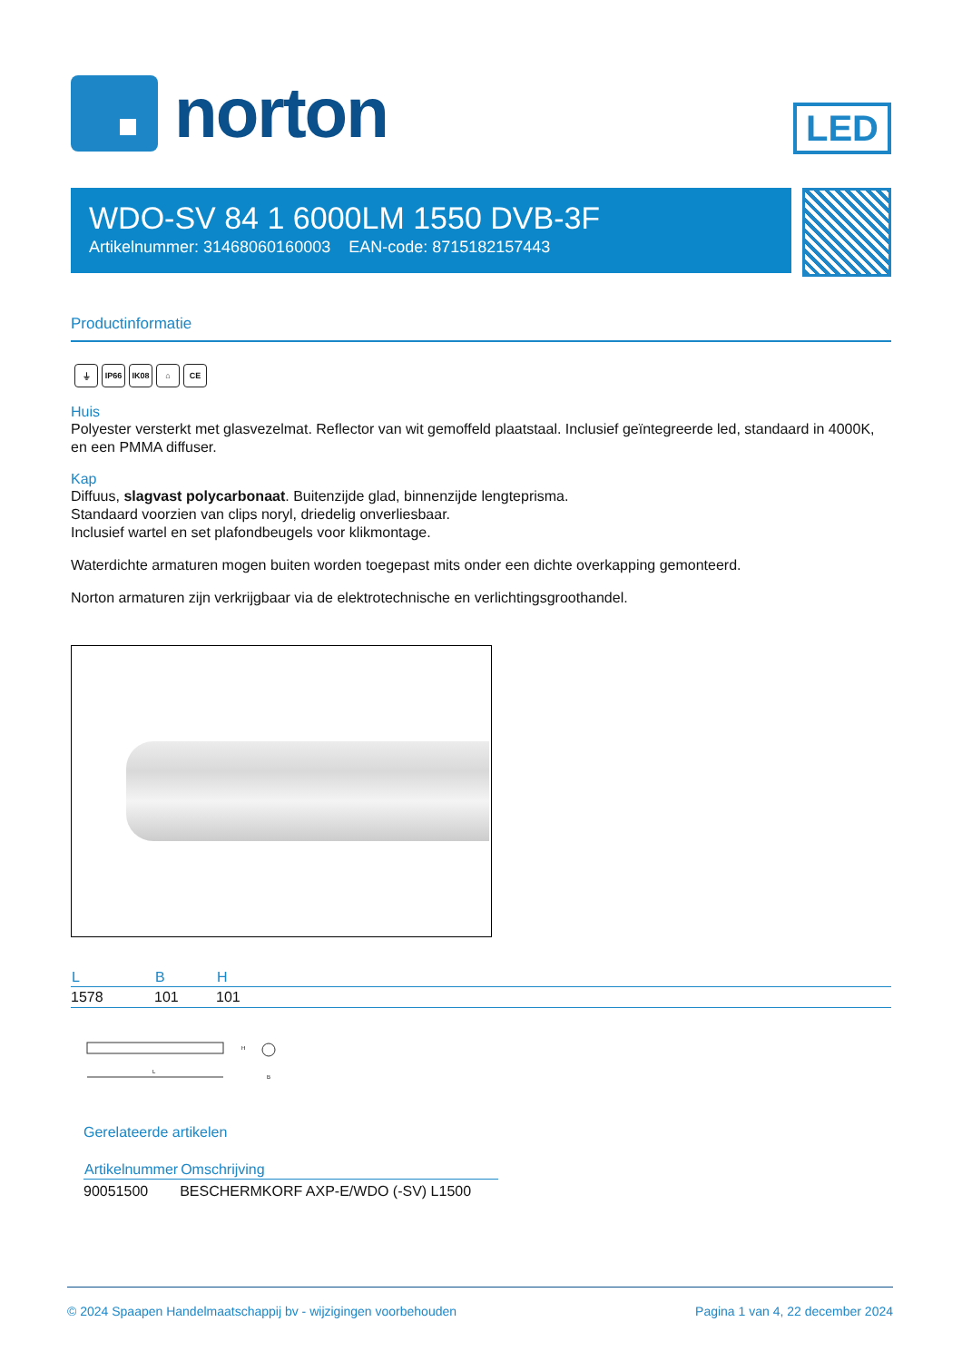norton
LED
WDO-SV 84 1 6000LM 1550 DVB-3F
Artikelnummer: 31468060160003 EAN-code: 8715182157443
Productinformatie
⏚ IP66 IK08 ⌂ CE
Huis
Polyester versterkt met glasvezelmat. Reflector van wit gemoffeld plaatstaal. Inclusief geïntegreerde led, standaard in 4000K, en een PMMA diffuser.
Kap
Diffuus, slagvast polycarbonaat. Buitenzijde glad, binnenzijde lengteprisma.
Standaard voorzien van clips noryl, driedelig onverliesbaar.
Inclusief wartel en set plafondbeugels voor klikmontage.
Waterdichte armaturen mogen buiten worden toegepast mits onder een dichte overkapping gemonteerd.
Norton armaturen zijn verkrijgbaar via de elektrotechnische en verlichtingsgroothandel.
| L | B | H |
| --- | --- | --- |
| 1578 | 101 | 101 |
L
H
B
Gerelateerde artikelen
| Artikelnummer | Omschrijving |
| --- | --- |
| 90051500 | BESCHERMKORF AXP-E/WDO (-SV) L1500 |
© 2024 Spaapen Handelmaatschappij bv - wijzigingen voorbehouden Pagina 1 van 4, 22 december 2024